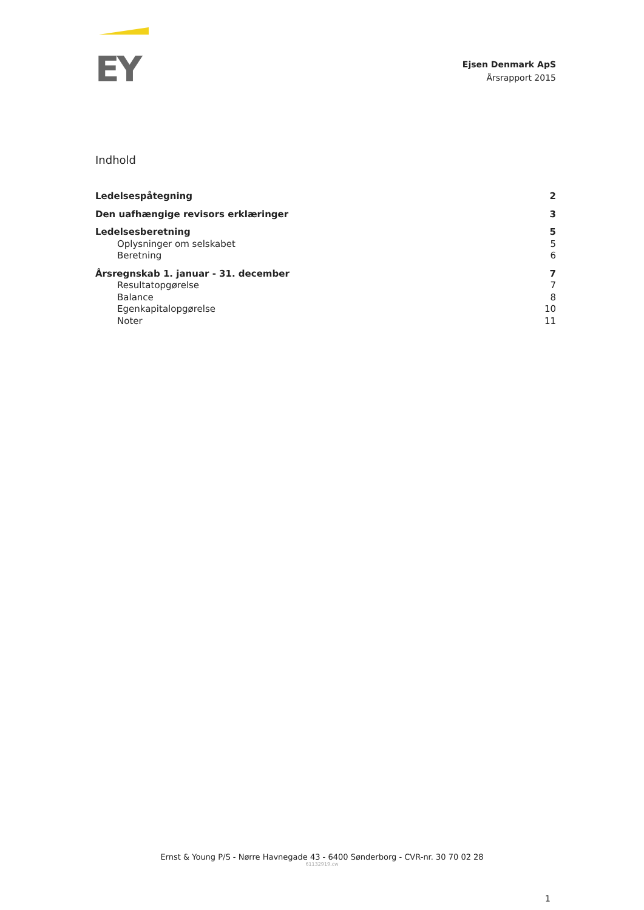EY
Ejsen Denmark ApS
Årsrapport 2015
Indhold
Ledelsespåtegning 2
Den uafhængige revisors erklæringer 3
Ledelsesberetning 5
Oplysninger om selskabet 5
Beretning 6
Årsregnskab 1. januar - 31. december 7
Resultatopgørelse 7
Balance 8
Egenkapitalopgørelse 10
Noter 11
Ernst & Young P/S - Nørre Havnegade 43 - 6400 Sønderborg - CVR-nr. 30 70 02 28
61132919.cw
1